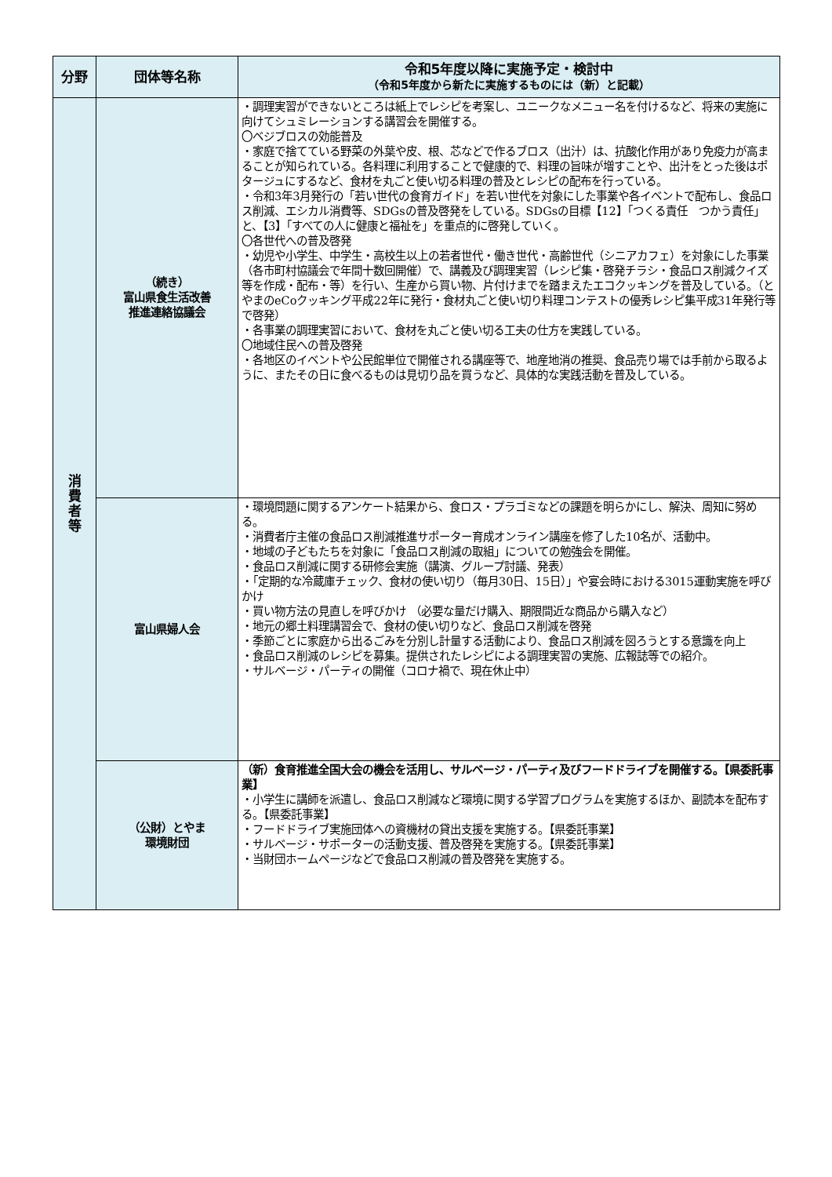| 分野 | 団体等名称 | 令和5年度以降に実施予定・検討中 （令和5年度から新たに実施するものには（新）と記載） |
| --- | --- | --- |
| 消 費 者 等 | （続き） 富山県食生活改善 推進連絡協議会 | ・調理実習ができないところは紙上でレシピを考案し、ユニークなメニュー名を付けるなど、将来の実施に向けてシュミレーションする講習会を開催する。 〇ベジブロスの効能普及 ・家庭で捨てている野菜の外葉や皮、根、芯などで作るブロス（出汁）は、抗酸化作用があり免疫力が高まることが知られている。各料理に利用することで健康的で、料理の旨味が増すことや、出汁をとった後はポタージュにするなど、食材を丸ごと使い切る料理の普及とレシピの配布を行っている。 ・令和3年3月発行の「若い世代の食育ガイド」を若い世代を対象にした事業や各イベントで配布し、食品ロス削減、エシカル消費等、SDGsの普及啓発をしている。SDGsの目標【12】「つくる責任 つかう責任」と、【3】「すべての人に健康と福祉を」を重点的に啓発していく。 〇各世代への普及啓発 ・幼児や小学生、中学生・高校生以上の若者世代・働き世代・高齢世代（シニアカフェ）を対象にした事業（各市町村協議会で年間十数回開催）で、講義及び調理実習（レシピ集・啓発チラシ・食品ロス削減クイズ等を作成・配布・等）を行い、生産から買い物、片付けまでを踏まえたエコクッキングを普及している。（とやまのeCoクッキング平成22年に発行・食材丸ごと使い切り料理コンテストの優秀レシピ集平成31年発行等で啓発） ・各事業の調理実習において、食材を丸ごと使い切る工夫の仕方を実践している。 〇地域住民への普及啓発 ・各地区のイベントや公民館単位で開催される講座等で、地産地消の推奨、食品売り場では手前から取るように、またその日に食べるものは見切り品を買うなど、具体的な実践活動を普及している。 |
| | 富山県婦人会 | ・環境問題に関するアンケート結果から、食ロス・プラゴミなどの課題を明らかにし、解決、周知に努める。 ・消費者庁主催の食品ロス削減推進サポーター育成オンライン講座を修了した10名が、活動中。 ・地域の子どもたちを対象に「食品ロス削減の取組」についての勉強会を開催。 ・食品ロス削減に関する研修会実施（講演、グループ討議、発表） ・「定期的な冷蔵庫チェック、食材の使い切り（毎月30日、15日）」や宴会時における3015運動実施を呼びかけ ・買い物方法の見直しを呼びかけ （必要な量だけ購入、期限間近な商品から購入など） ・地元の郷土料理講習会で、食材の使い切りなど、食品ロス削減を啓発 ・季節ごとに家庭から出るごみを分別し計量する活動により、食品ロス削減を図ろうとする意識を向上 ・食品ロス削減のレシピを募集。提供されたレシピによる調理実習の実施、広報誌等での紹介。 ・サルベージ・パーティの開催（コロナ禍で、現在休止中） |
| | （公財）とやま 環境財団 | （新）食育推進全国大会の機会を活用し、サルベージ・パーティ及びフードドライブを開催する。【県委託事業】 ・小学生に講師を派遣し、食品ロス削減など環境に関する学習プログラムを実施するほか、副読本を配布する。【県委託事業】 ・フードドライブ実施団体への資機材の貸出支援を実施する。【県委託事業】 ・サルベージ・サポーターの活動支援、普及啓発を実施する。【県委託事業】 ・当財団ホームページなどで食品ロス削減の普及啓発を実施する。 |